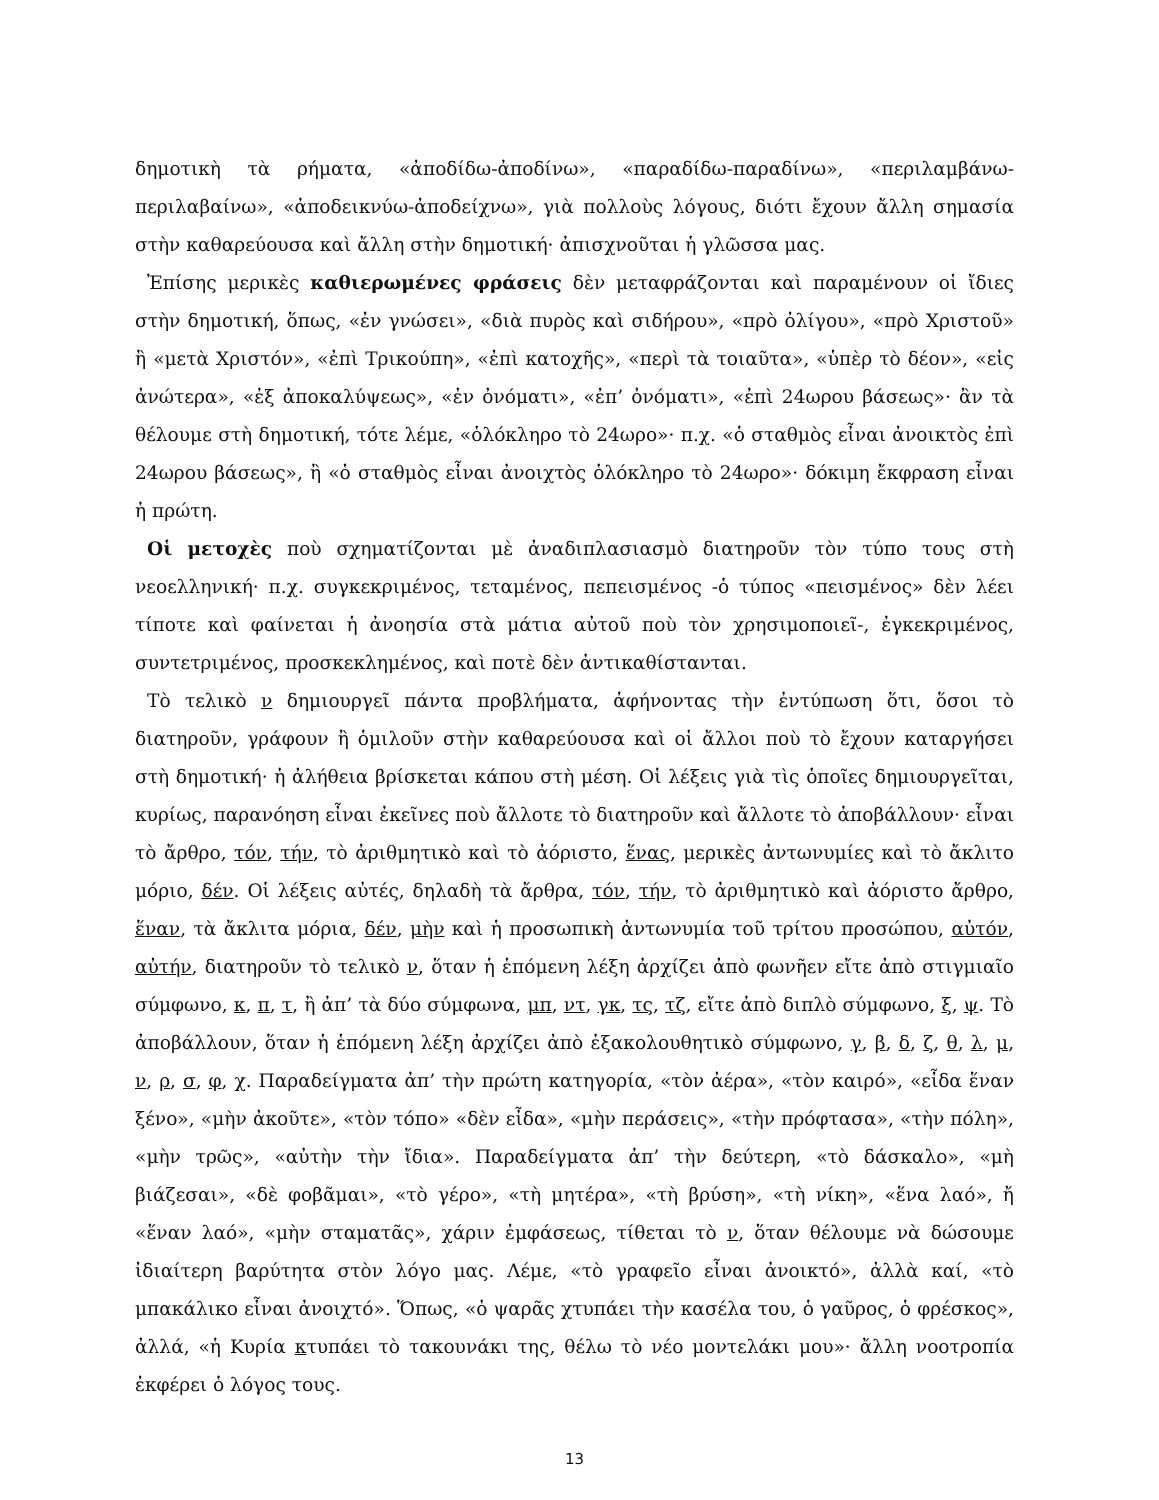δημοτικὴ τὰ ρήματα, «ἀποδίδω-ἀποδίνω», «παραδίδω-παραδίνω», «περιλαμβάνω-περιλαβαίνω», «ἀποδεικνύω-ἀποδείχνω», γιὰ πολλοὺς λόγους, διότι ἔχουν ἄλλη σημασία στὴν καθαρεύουσα καὶ ἄλλη στὴν δημοτική· ἀπισχνοῦται ἡ γλῶσσα μας.
Ἐπίσης μερικὲς καθιερωμένες φράσεις δὲν μεταφράζονται καὶ παραμένουν οἱ ἴδιες στὴν δημοτική, ὅπως, «ἐν γνώσει», «διὰ πυρὸς καὶ σιδήρου», «πρὸ ὀλίγου», «πρὸ Χριστοῦ» ἢ «μετὰ Χριστόν», «ἐπὶ Τρικούπη», «ἐπὶ κατοχῆς», «περὶ τὰ τοιαῦτα», «ὑπὲρ τὸ δέον», «εἰς ἀνώτερα», «ἐξ ἀποκαλύψεως», «ἐν ὀνόματι», «ἐπ’ ὀνόματι», «ἐπὶ 24ωρου βάσεως»· ἂν τὰ θέλουμε στὴ δημοτική, τότε λέμε, «ὁλόκληρο τὸ 24ωρο»· π.χ. «ὁ σταθμὸς εἶναι ἀνοικτὸς ἐπὶ 24ωρου βάσεως», ἢ «ὁ σταθμὸς εἶναι ἀνοιχτὸς ὁλόκληρο τὸ 24ωρο»· δόκιμη ἔκφραση εἶναι ἡ πρώτη.
Οἱ μετοχὲς ποὺ σχηματίζονται μὲ ἀναδιπλασιασμὸ διατηροῦν τὸν τύπο τους στὴ νεοελληνική· π.χ. συγκεκριμένος, τεταμένος, πεπεισμένος -ὁ τύπος «πεισμένος» δὲν λέει τίποτε καὶ φαίνεται ἡ ἀνοησία στὰ μάτια αὐτοῦ ποὺ τὸν χρησιμοποιεῖ-, ἐγκεκριμένος, συντετριμένος, προσκεκλημένος, καὶ ποτὲ δὲν ἀντικαθίστανται.
Τὸ τελικὸ ν δημιουργεῖ πάντα προβλήματα, ἀφήνοντας τὴν ἐντύπωση ὅτι, ὅσοι τὸ διατηροῦν, γράφουν ἢ ὁμιλοῦν στὴν καθαρεύουσα καὶ οἱ ἄλλοι ποὺ τὸ ἔχουν καταργήσει στὴ δημοτική· ἡ ἀλήθεια βρίσκεται κάπου στὴ μέση. Οἱ λέξεις γιὰ τὶς ὁποῖες δημιουργεῖται, κυρίως, παρανόηση εἶναι ἐκεῖνες ποὺ ἄλλοτε τὸ διατηροῦν καὶ ἄλλοτε τὸ ἀποβάλλουν· εἶναι τὸ ἄρθρο, τόν, τήν, τὸ ἀριθμητικὸ καὶ τὸ ἀόριστο, ἕνας, μερικὲς ἀντωνυμίες καὶ τὸ ἄκλιτο μόριο, δέν. Οἱ λέξεις αὐτές, δηλαδὴ τὰ ἄρθρα, τόν, τήν, τὸ ἀριθμητικὸ καὶ ἀόριστο ἄρθρο, ἕναν, τὰ ἄκλιτα μόρια, δέν, μὴν καὶ ἡ προσωπικὴ ἀντωνυμία τοῦ τρίτου προσώπου, αὐτόν, αὐτήν, διατηροῦν τὸ τελικὸ ν, ὅταν ἡ ἑπόμενη λέξη ἀρχίζει ἀπὸ φωνῆεν εἴτε ἀπὸ στιγμιαῖο σύμφωνο, κ, π, τ, ἢ ἀπ’ τὰ δύο σύμφωνα, μπ, ντ, γκ, τς, τζ, εἴτε ἀπὸ διπλὸ σύμφωνο, ξ, ψ. Τὸ ἀποβάλλουν, ὅταν ἡ ἑπόμενη λέξη ἀρχίζει ἀπὸ ἐξακολουθητικὸ σύμφωνο, γ, β, δ, ζ, θ, λ, μ, ν, ρ, σ, φ, χ. Παραδείγματα ἀπ’ τὴν πρώτη κατηγορία, «τὸν ἀέρα», «τὸν καιρό», «εἶδα ἕναν ξένο», «μὴν ἀκοῦτε», «τὸν τόπο» «δὲν εἶδα», «μὴν περάσεις», «τὴν πρόφτασα», «τὴν πόλη», «μὴν τρῶς», «αὐτὴν τὴν ἴδια». Παραδείγματα ἀπ’ τὴν δεύτερη, «τὸ δάσκαλο», «μὴ βιάζεσαι», «δὲ φοβᾶμαι», «τὸ γέρο», «τὴ μητέρα», «τὴ βρύση», «τὴ νίκη», «ἕνα λαό», ἤ «ἕναν λαό», «μὴν σταματᾶς», χάριν ἐμφάσεως, τίθεται τὸ ν, ὅταν θέλουμε νὰ δώσουμε ἰδιαίτερη βαρύτητα στὸν λόγο μας. Λέμε, «τὸ γραφεῖο εἶναι ἀνοικτό», ἀλλὰ καί, «τὸ μπακάλικο εἶναι ἀνοιχτό». Ὅπως, «ὁ ψαρᾶς χτυπάει τὴν κασέλα του, ὁ γαῦρος, ὁ φρέσκος», ἀλλά, «ἡ Κυρία κτυπάει τὸ τακουνάκι της, θέλω τὸ νέο μοντελάκι μου»· ἄλλη νοοτροπία ἐκφέρει ὁ λόγος τους.
13